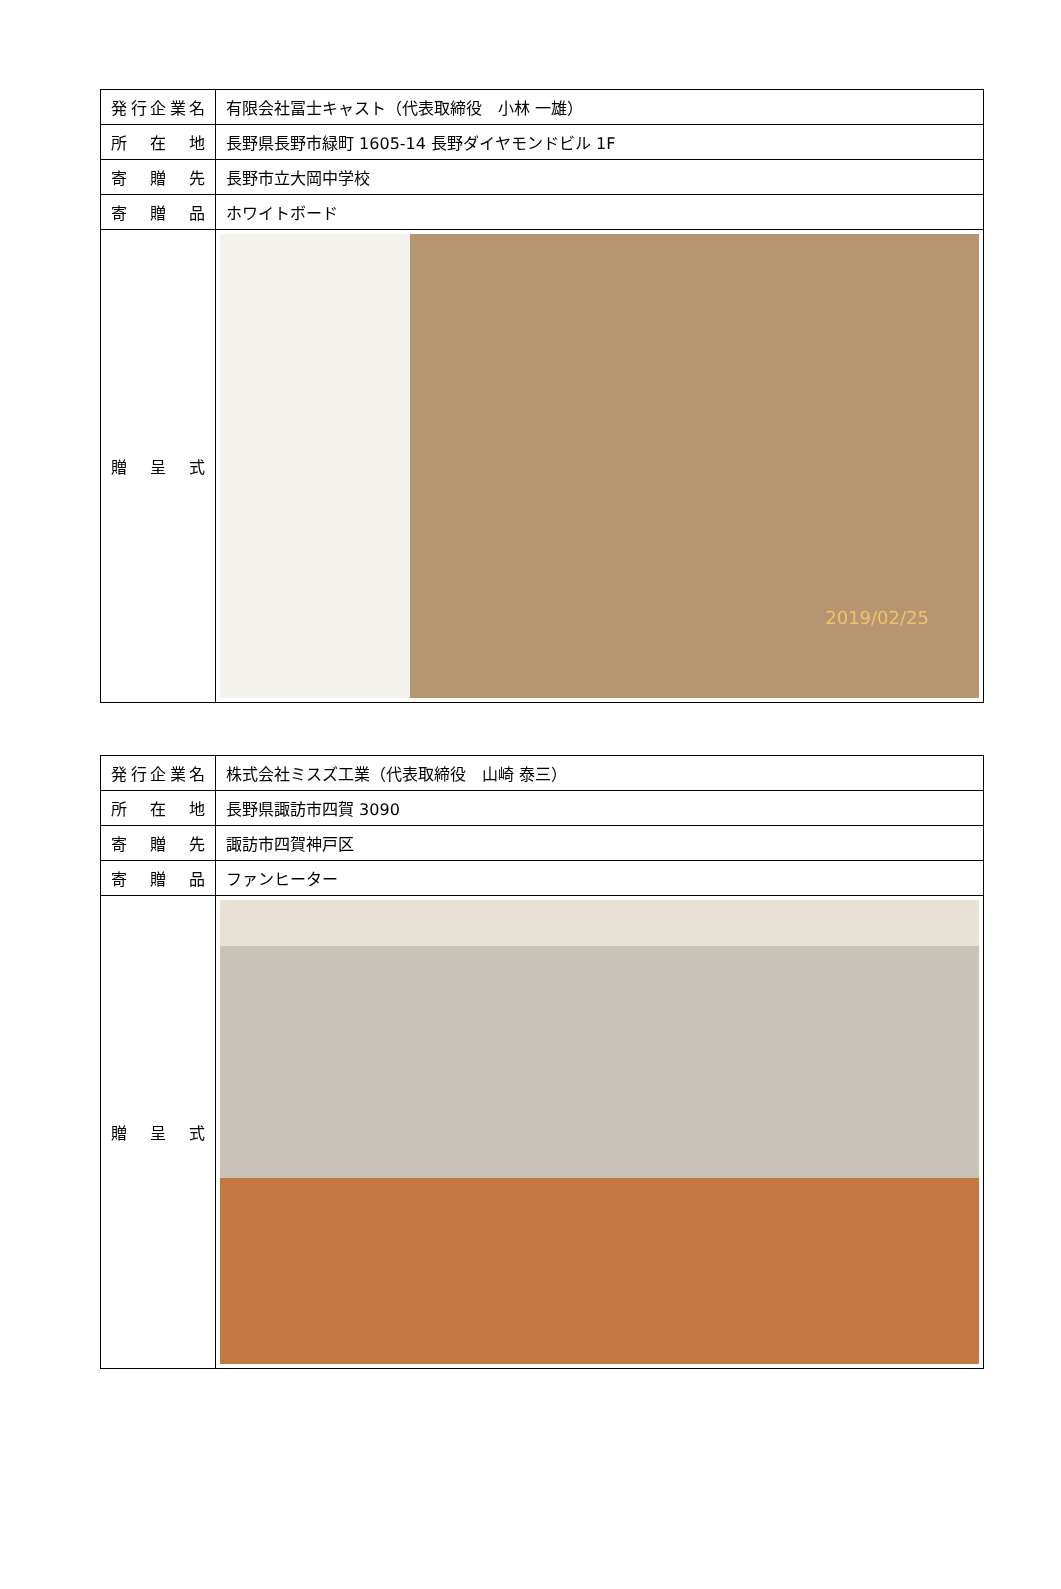| 発行企業名 | 有限会社冨士キャスト（代表取締役 小林 一雄） |
| 所 在 地 | 長野県長野市緑町 1605-14 長野ダイヤモンドビル 1F |
| 寄 贈 先 | 長野市立大岡中学校 |
| 寄 贈 品 | ホワイトボード |
| 贈 呈 式 | 2019/02/25 |
| 発行企業名 | 株式会社ミスズ工業（代表取締役 山崎 泰三） |
| 所 在 地 | 長野県諏訪市四賀 3090 |
| 寄 贈 先 | 諏訪市四賀神戸区 |
| 寄 贈 品 | ファンヒーター |
| 贈 呈 式 | |